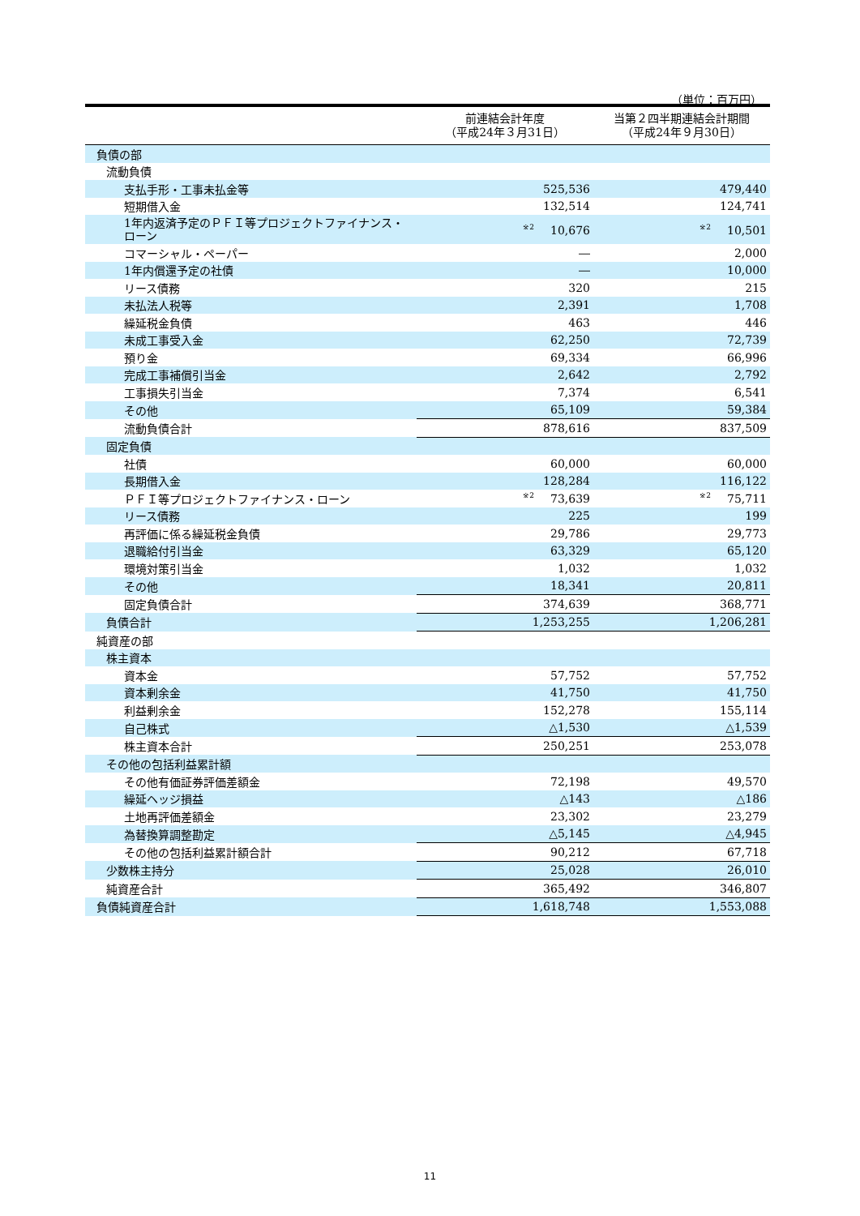（単位：百万円）
| | 前連結会計年度 （平成24年３月31日） | 当第２四半期連結会計期間 （平成24年９月30日） |
| --- | --- | --- |
| 負債の部 | | |
| 流動負債 | | |
| 支払手形・工事未払金等 | 525,536 | 479,440 |
| 短期借入金 | 132,514 | 124,741 |
| 1年内返済予定のＰＦＩ等プロジェクトファイナンス・ローン | <sup>※2</sup>10,676 | <sup>※2</sup>10,501 |
| コマーシャル・ペーパー | ― | 2,000 |
| 1年内償還予定の社債 | ― | 10,000 |
| リース債務 | 320 | 215 |
| 未払法人税等 | 2,391 | 1,708 |
| 繰延税金負債 | 463 | 446 |
| 未成工事受入金 | 62,250 | 72,739 |
| 預り金 | 69,334 | 66,996 |
| 完成工事補償引当金 | 2,642 | 2,792 |
| 工事損失引当金 | 7,374 | 6,541 |
| その他 | 65,109 | 59,384 |
| 流動負債合計 | 878,616 | 837,509 |
| 固定負債 | | |
| 社債 | 60,000 | 60,000 |
| 長期借入金 | 128,284 | 116,122 |
| ＰＦＩ等プロジェクトファイナンス・ローン | <sup>※2</sup>73,639 | <sup>※2</sup>75,711 |
| リース債務 | 225 | 199 |
| 再評価に係る繰延税金負債 | 29,786 | 29,773 |
| 退職給付引当金 | 63,329 | 65,120 |
| 環境対策引当金 | 1,032 | 1,032 |
| その他 | 18,341 | 20,811 |
| 固定負債合計 | 374,639 | 368,771 |
| 負債合計 | 1,253,255 | 1,206,281 |
| 純資産の部 | | |
| 株主資本 | | |
| 資本金 | 57,752 | 57,752 |
| 資本剰余金 | 41,750 | 41,750 |
| 利益剰余金 | 152,278 | 155,114 |
| 自己株式 | △1,530 | △1,539 |
| 株主資本合計 | 250,251 | 253,078 |
| その他の包括利益累計額 | | |
| その他有価証券評価差額金 | 72,198 | 49,570 |
| 繰延ヘッジ損益 | △143 | △186 |
| 土地再評価差額金 | 23,302 | 23,279 |
| 為替換算調整勘定 | △5,145 | △4,945 |
| その他の包括利益累計額合計 | 90,212 | 67,718 |
| 少数株主持分 | 25,028 | 26,010 |
| 純資産合計 | 365,492 | 346,807 |
| 負債純資産合計 | 1,618,748 | 1,553,088 |
11